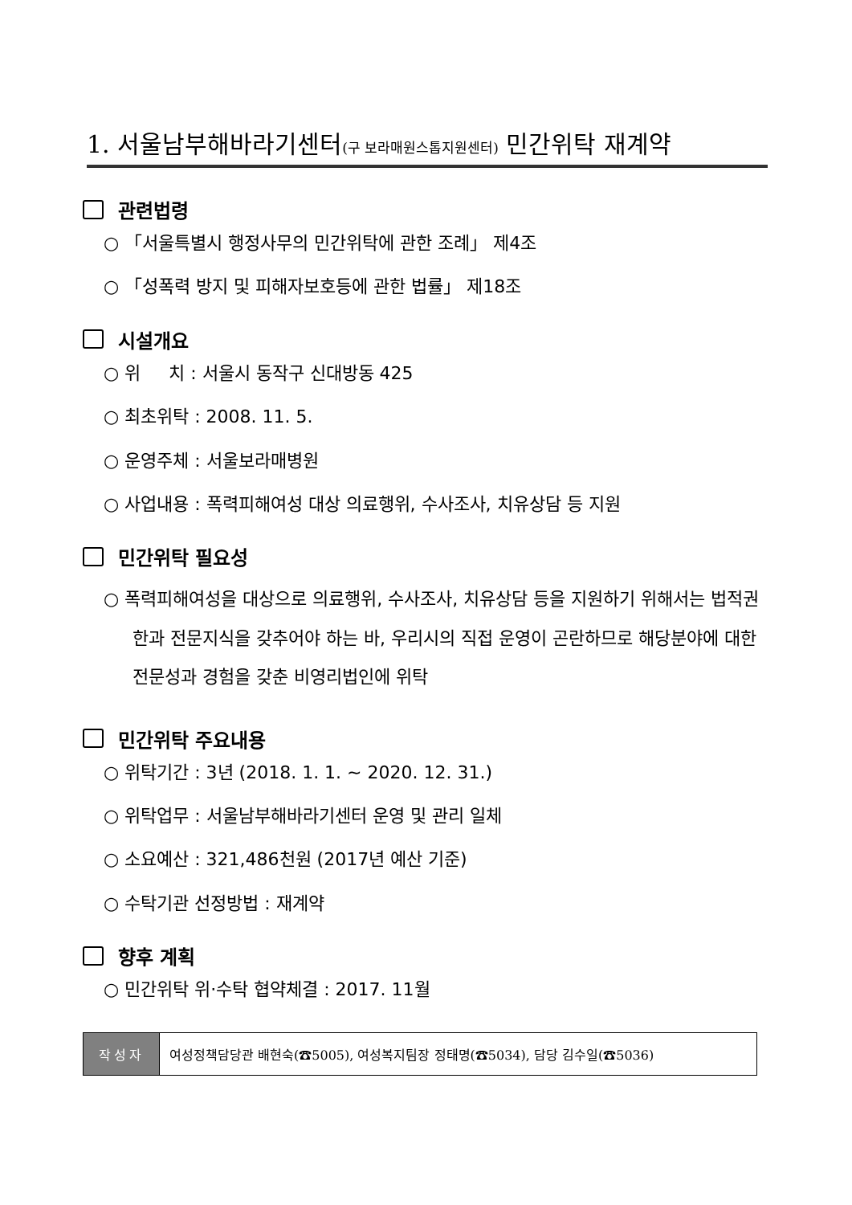1. 서울남부해바라기센터(구 보라매원스톱지원센터) 민간위탁 재계약
관련법령
○ 「서울특별시 행정사무의 민간위탁에 관한 조례」 제4조
○ 「성폭력 방지 및 피해자보호등에 관한 법률」 제18조
시설개요
○ 위 치 : 서울시 동작구 신대방동 425
○ 최초위탁 : 2008. 11. 5.
○ 운영주체 : 서울보라매병원
○ 사업내용 : 폭력피해여성 대상 의료행위, 수사조사, 치유상담 등 지원
민간위탁 필요성
○ 폭력피해여성을 대상으로 의료행위, 수사조사, 치유상담 등을 지원하기 위해서는 법적권한과 전문지식을 갖추어야 하는 바, 우리시의 직접 운영이 곤란하므로 해당분야에 대한 전문성과 경험을 갖춘 비영리법인에 위탁
민간위탁 주요내용
○ 위탁기간 : 3년 (2018. 1. 1. ~ 2020. 12. 31.)
○ 위탁업무 : 서울남부해바라기센터 운영 및 관리 일체
○ 소요예산 : 321,486천원 (2017년 예산 기준)
○ 수탁기관 선정방법 : 재계약
향후 계획
○ 민간위탁 위·수탁 협약체결 : 2017. 11월
| 작성자 | 여성정책담당관 배현숙(☎5005), 여성복지팀장 정태명(☎5034), 담당 김수일(☎5036) |